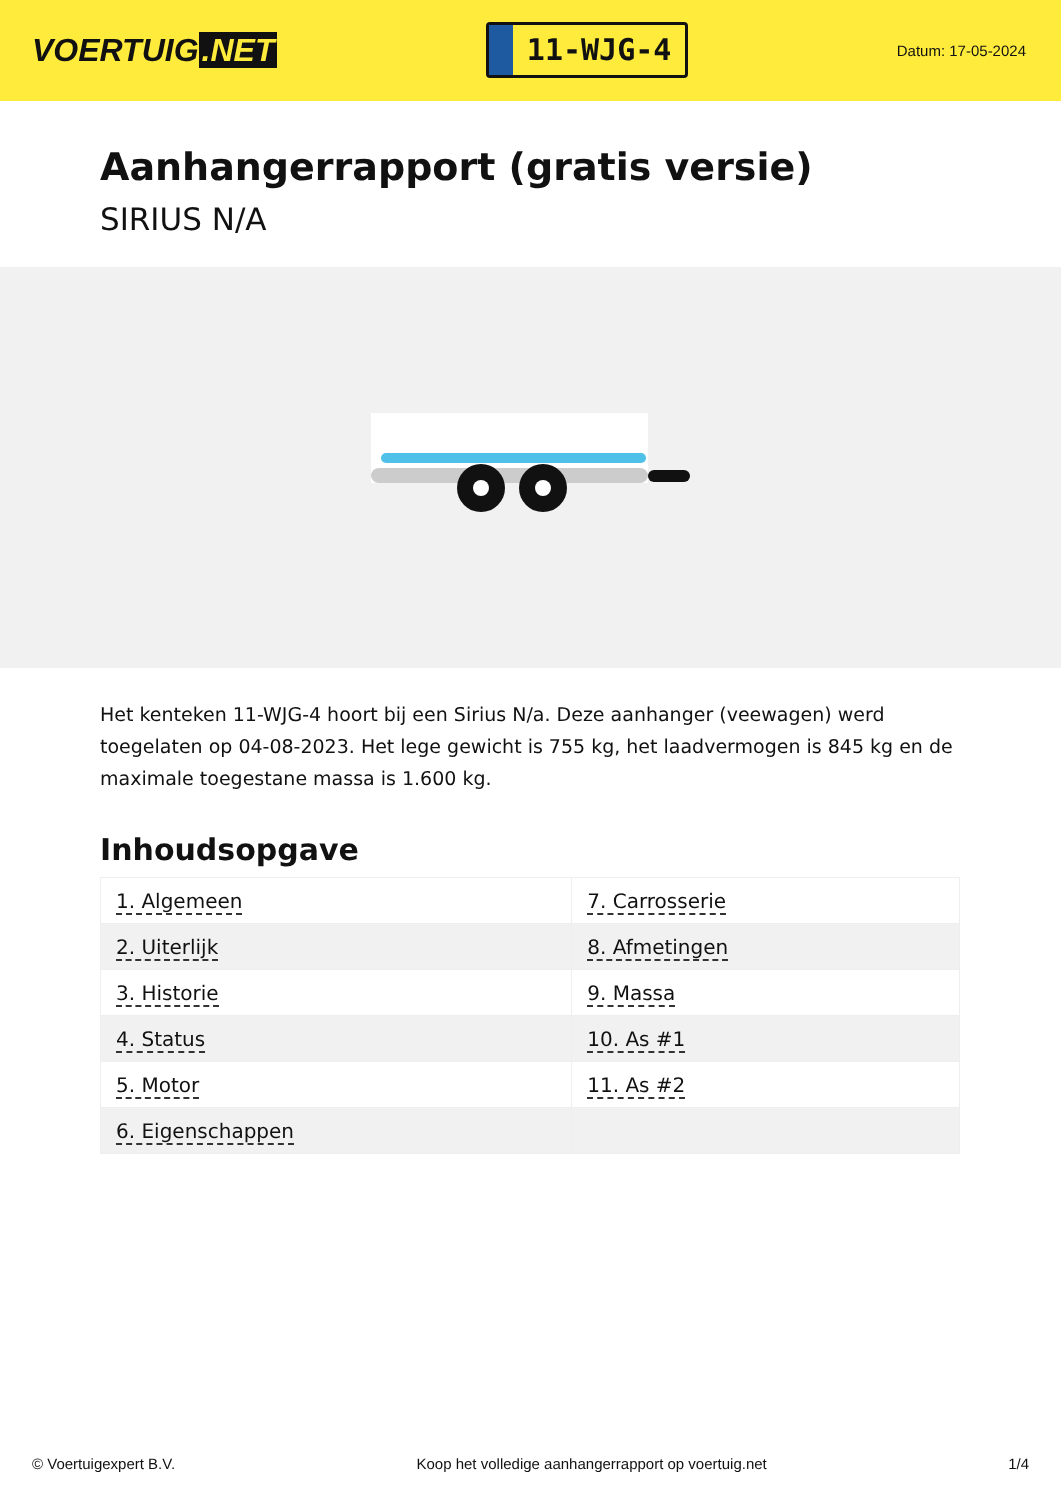VOERTUIG.NET
11-WJG-4
Datum: 17-05-2024
Aanhangerrapport (gratis versie)
SIRIUS N/A
Het kenteken 11-WJG-4 hoort bij een Sirius N/a. Deze aanhanger (veewagen) werd toegelaten op 04-08-2023. Het lege gewicht is 755 kg, het laadvermogen is 845 kg en de maximale toegestane massa is 1.600 kg.
Inhoudsopgave
| 1. Algemeen | 7. Carrosserie |
| 2. Uiterlijk | 8. Afmetingen |
| 3. Historie | 9. Massa |
| 4. Status | 10. As #1 |
| 5. Motor | 11. As #2 |
| 6. Eigenschappen | |
© Voertuigexpert B.V. Koop het volledige aanhangerrapport op voertuig.net 1/4